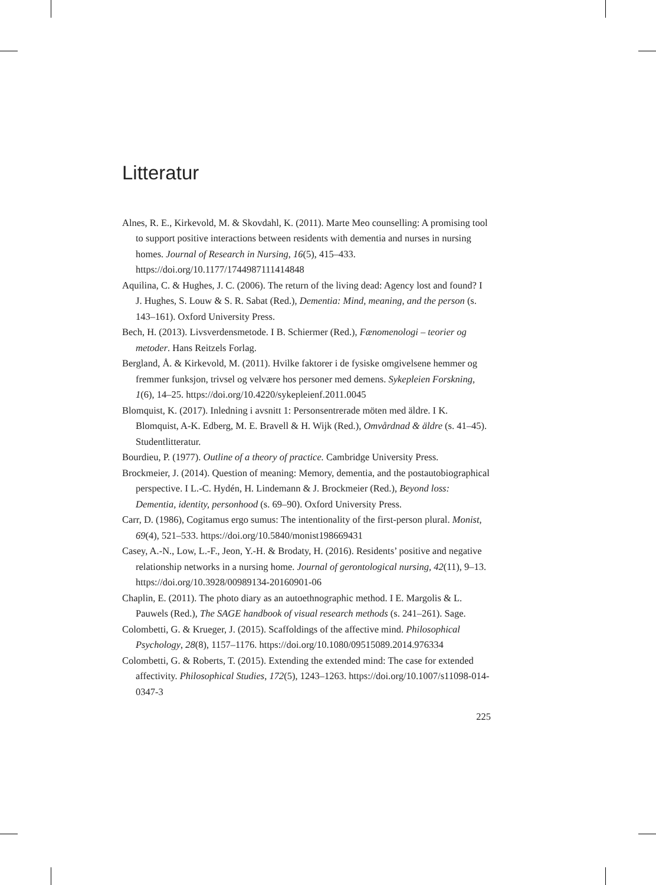Litteratur
Alnes, R. E., Kirkevold, M. & Skovdahl, K. (2011). Marte Meo counselling: A promising tool to support positive interactions between residents with dementia and nurses in nursing homes. Journal of Research in Nursing, 16(5), 415–433. https://doi.org/10.1177/1744987111414848
Aquilina, C. & Hughes, J. C. (2006). The return of the living dead: Agency lost and found? I J. Hughes, S. Louw & S. R. Sabat (Red.), Dementia: Mind, meaning, and the person (s. 143–161). Oxford University Press.
Bech, H. (2013). Livsverdensmetode. I B. Schiermer (Red.), Fænomenologi – teorier og metoder. Hans Reitzels Forlag.
Bergland, Å. & Kirkevold, M. (2011). Hvilke faktorer i de fysiske omgivelsene hemmer og fremmer funksjon, trivsel og velvære hos personer med demens. Sykepleien Forskning, 1(6), 14–25. https://doi.org/10.4220/sykepleienf.2011.0045
Blomquist, K. (2017). Inledning i avsnitt 1: Personsentrerade möten med äldre. I K. Blomquist, A-K. Edberg, M. E. Bravell & H. Wijk (Red.), Omvårdnad & äldre (s. 41–45). Studentlitteratur.
Bourdieu, P. (1977). Outline of a theory of practice. Cambridge University Press.
Brockmeier, J. (2014). Question of meaning: Memory, dementia, and the postautobiographical perspective. I L.-C. Hydén, H. Lindemann & J. Brockmeier (Red.), Beyond loss: Dementia, identity, personhood (s. 69–90). Oxford University Press.
Carr, D. (1986), Cogitamus ergo sumus: The intentionality of the first-person plural. Monist, 69(4), 521–533. https://doi.org/10.5840/monist198669431
Casey, A.-N., Low, L.-F., Jeon, Y.-H. & Brodaty, H. (2016). Residents’ positive and negative relationship networks in a nursing home. Journal of gerontological nursing, 42(11), 9–13. https://doi.org/10.3928/00989134-20160901-06
Chaplin, E. (2011). The photo diary as an autoethnographic method. I E. Margolis & L. Pauwels (Red.), The SAGE handbook of visual research methods (s. 241–261). Sage.
Colombetti, G. & Krueger, J. (2015). Scaffoldings of the affective mind. Philosophical Psychology, 28(8), 1157–1176. https://doi.org/10.1080/09515089.2014.976334
Colombetti, G. & Roberts, T. (2015). Extending the extended mind: The case for extended affectivity. Philosophical Studies, 172(5), 1243–1263. https://doi.org/10.1007/s11098-014-0347-3
225